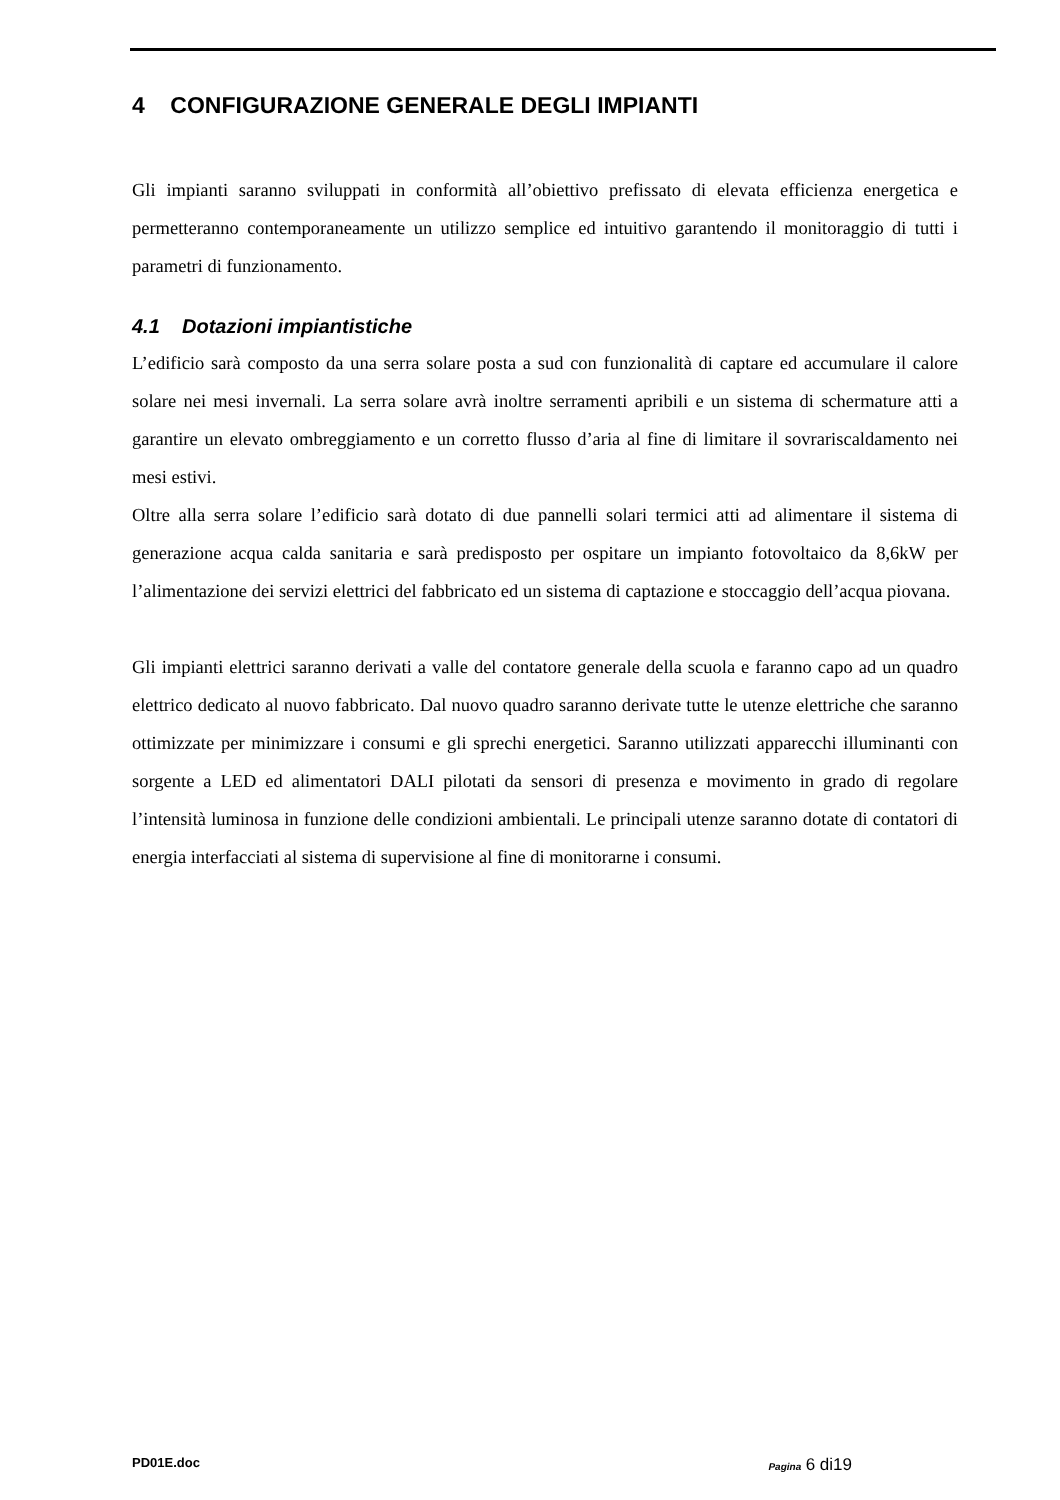4 CONFIGURAZIONE GENERALE DEGLI IMPIANTI
Gli impianti saranno sviluppati in conformità all’obiettivo prefissato di elevata efficienza energetica e permetteranno contemporaneamente un utilizzo semplice ed intuitivo garantendo il monitoraggio di tutti i parametri di funzionamento.
4.1 Dotazioni impiantistiche
L’edificio sarà composto da una serra solare posta a sud con funzionalità di captare ed accumulare il calore solare nei mesi invernali. La serra solare avrà inoltre serramenti apribili e un sistema di schermature atti a garantire un elevato ombreggiamento e un corretto flusso d’aria al fine di limitare il sovrariscaldamento nei mesi estivi.
Oltre alla serra solare l’edificio sarà dotato di due pannelli solari termici atti ad alimentare il sistema di generazione acqua calda sanitaria e sarà predisposto per ospitare un impianto fotovoltaico da 8,6kW per l’alimentazione dei servizi elettrici del fabbricato ed un sistema di captazione e stoccaggio dell’acqua piovana.
Gli impianti elettrici saranno derivati a valle del contatore generale della scuola e faranno capo ad un quadro elettrico dedicato al nuovo fabbricato. Dal nuovo quadro saranno derivate tutte le utenze elettriche che saranno ottimizzate per minimizzare i consumi e gli sprechi energetici. Saranno utilizzati apparecchi illuminanti con sorgente a LED ed alimentatori DALI pilotati da sensori di presenza e movimento in grado di regolare l’intensità luminosa in funzione delle condizioni ambientali. Le principali utenze saranno dotate di contatori di energia interfacciati al sistema di supervisione al fine di monitorarne i consumi.
PD01E.doc Pagina 6 di19